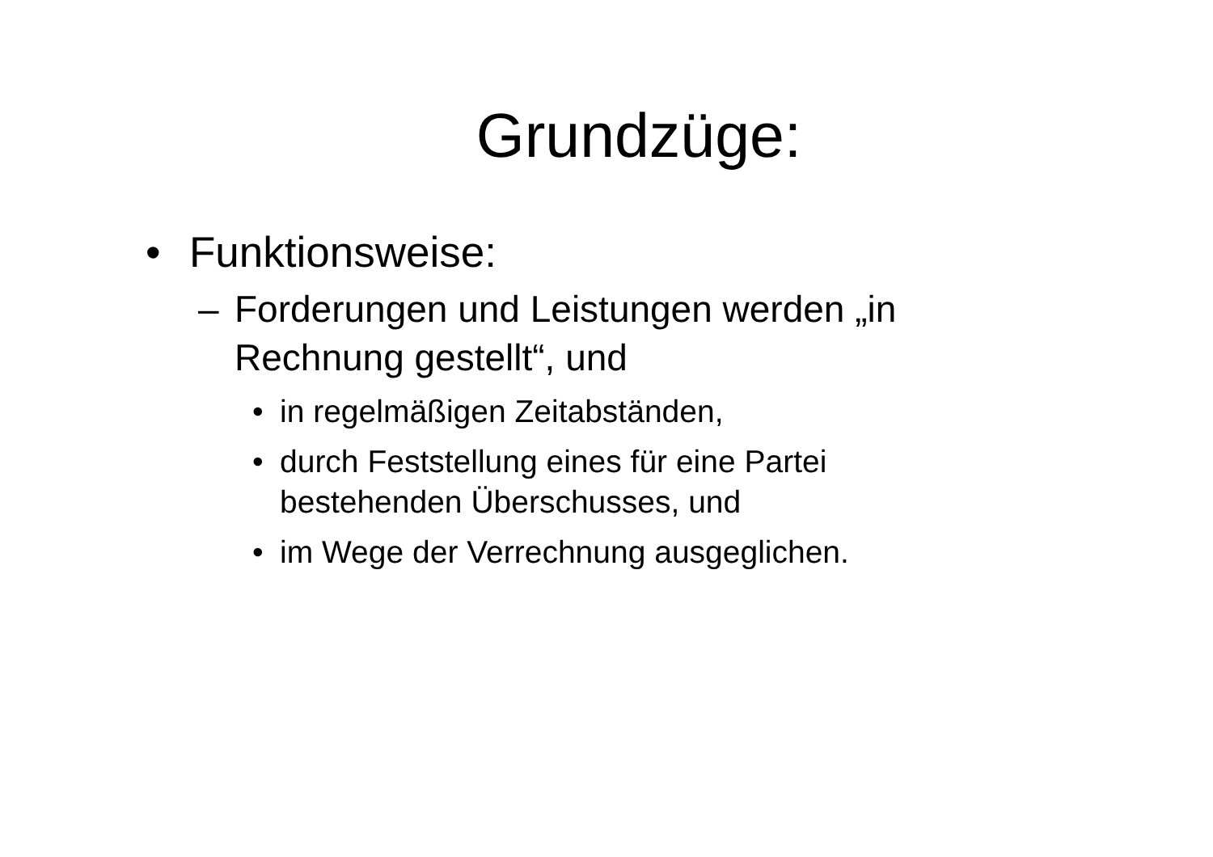Grundzüge:
• Funktionsweise:
– Forderungen und Leistungen werden „in
Rechnung gestellt“, und
• in regelmäßigen Zeitabständen,
• durch Feststellung eines für eine Partei
bestehenden Überschusses, und
• im Wege der Verrechnung ausgeglichen.